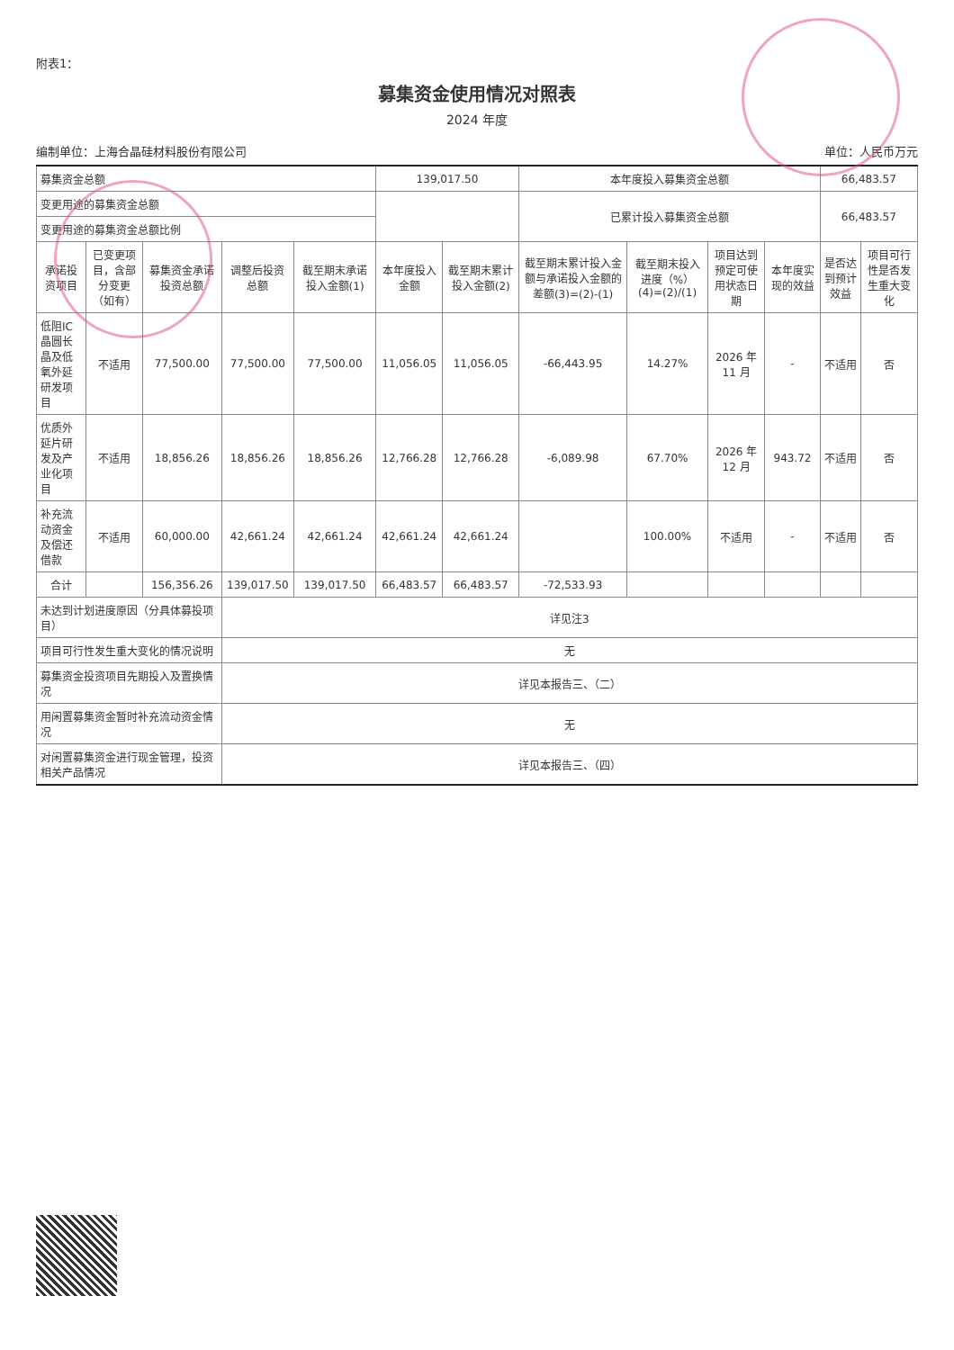附表1：
募集资金使用情况对照表
2024 年度
编制单位：上海合晶硅材料股份有限公司 单位：人民币万元
| 募集资金总额 | | | | | 139,017.50 | | 本年度投入募集资金总额 | | | | 66,483.57 | |
| 变更用途的募集资金总额 | | | | | | | 已累计投入募集资金总额 | | | | 66,483.57 | |
| 变更用途的募集资金总额比例 | | | | | | | | | | | | |
| 承诺投资项目 | 已变更项目，含部分变更（如有） | 募集资金承诺投资总额 | 调整后投资总额 | 截至期末承诺投入金额(1) | 本年度投入金额 | 截至期末累计投入金额(2) | 截至期末累计投入金额与承诺投入金额的差额(3)=(2)-(1) | 截至期末投入进度（%）(4)=(2)/(1) | 项目达到预定可使用状态日期 | 本年度实现的效益 | 是否达到预计效益 | 项目可行性是否发生重大变化 |
| 低阻IC晶圆长晶及低氧外延研发项目 | 不适用 | 77,500.00 | 77,500.00 | 77,500.00 | 11,056.05 | 11,056.05 | -66,443.95 | 14.27% | 2026 年 11 月 | - | 不适用 | 否 |
| 优质外延片研发及产业化项目 | 不适用 | 18,856.26 | 18,856.26 | 18,856.26 | 12,766.28 | 12,766.28 | -6,089.98 | 67.70% | 2026 年 12 月 | 943.72 | 不适用 | 否 |
| 补充流动资金及偿还借款 | 不适用 | 60,000.00 | 42,661.24 | 42,661.24 | 42,661.24 | 42,661.24 | | 100.00% | 不适用 | - | 不适用 | 否 |
| 合计 | | 156,356.26 | 139,017.50 | 139,017.50 | 66,483.57 | 66,483.57 | -72,533.93 | | | | | |
| 未达到计划进度原因（分具体募投项目） | | | 详见注3 | | | | | | | | | |
| 项目可行性发生重大变化的情况说明 | | | 无 | | | | | | | | | |
| 募集资金投资项目先期投入及置换情况 | | | 详见本报告三、（二） | | | | | | | | | |
| 用闲置募集资金暂时补充流动资金情况 | | | 无 | | | | | | | | | |
| 对闲置募集资金进行现金管理，投资相关产品情况 | | | 详见本报告三、（四） | | | | | | | | | |